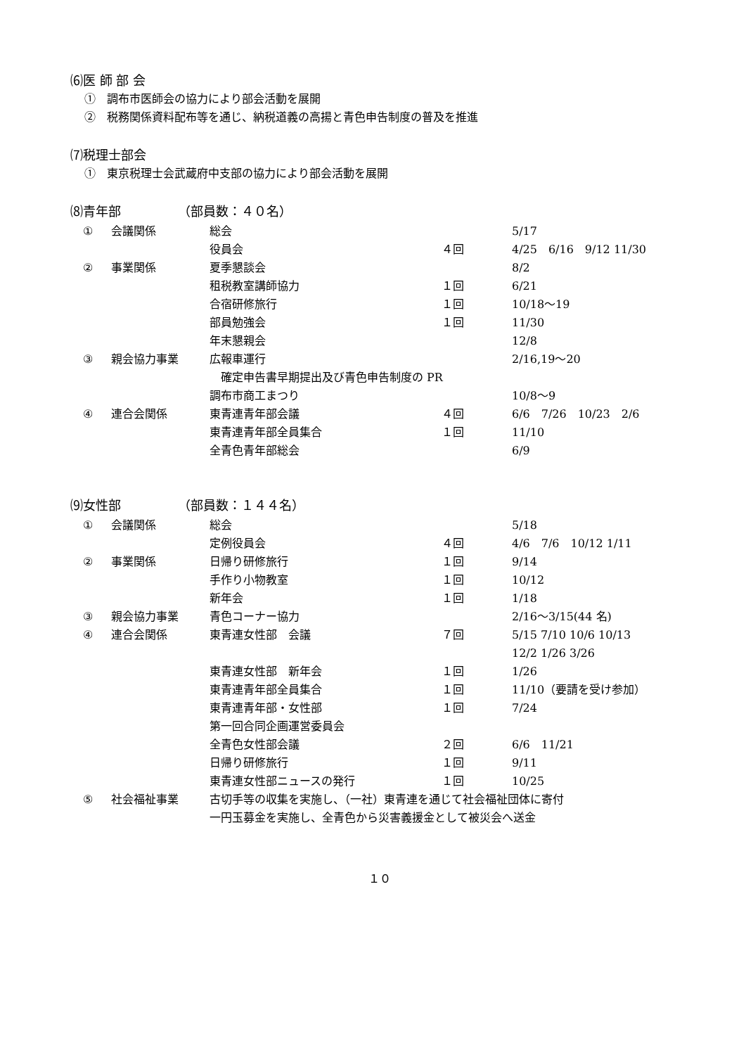⑹医 師 部 会
①　調布市医師会の協力により部会活動を展開
②　税務関係資料配布等を通じ、納税道義の高揚と青色申告制度の普及を推進
⑺税理士部会
①　東京税理士会武蔵府中支部の協力により部会活動を展開
⑻青年部　　　　　（部員数：４０名）
| ① | 会議関係 | 総会 | | 5/17 |
| | | 役員会 | ４回 | 4/25 6/16 9/12 11/30 |
| ② | 事業関係 | 夏季懇談会 | | 8/2 |
| | | 租税教室講師協力 | １回 | 6/21 |
| | | 合宿研修旅行 | １回 | 10/18～19 |
| | | 部員勉強会 | １回 | 11/30 |
| | | 年末懇親会 | | 12/8 |
| ③ | 親会協力事業 | 広報車運行 | | 2/16,19～20 |
| | | 確定申告書早期提出及び青色申告制度の PR | | |
| | | 調布市商工まつり | | 10/8～9 |
| ④ | 連合会関係 | 東青連青年部会議 | ４回 | 6/6 7/26 10/23 2/6 |
| | | 東青連青年部全員集合 | １回 | 11/10 |
| | | 全青色青年部総会 | | 6/9 |
⑼女性部　　　　　（部員数：１４４名）
| ① | 会議関係 | 総会 | | 5/18 |
| | | 定例役員会 | ４回 | 4/6 7/6 10/12 1/11 |
| ② | 事業関係 | 日帰り研修旅行 | １回 | 9/14 |
| | | 手作り小物教室 | １回 | 10/12 |
| | | 新年会 | １回 | 1/18 |
| ③ | 親会協力事業 | 青色コーナー協力 | | 2/16～3/15(44 名) |
| ④ | 連合会関係 | 東青連女性部 会議 | ７回 | 5/15 7/10 10/6 10/13 12/2 1/26 3/26 |
| | | 東青連女性部 新年会 | １回 | 1/26 |
| | | 東青連青年部全員集合 | １回 | 11/10（要請を受け参加） |
| | | 東青連青年部・女性部 第一回合同企画運営委員会 | １回 | 7/24 |
| | | 全青色女性部会議 | ２回 | 6/6 11/21 |
| | | 日帰り研修旅行 | １回 | 9/11 |
| | | 東青連女性部ニュースの発行 | １回 | 10/25 |
| ⑤ | 社会福祉事業 | 古切手等の収集を実施し、（一社）東青連を通じて社会福祉団体に寄付 一円玉募金を実施し、全青色から災害義援金として被災会へ送金 | | |
１０